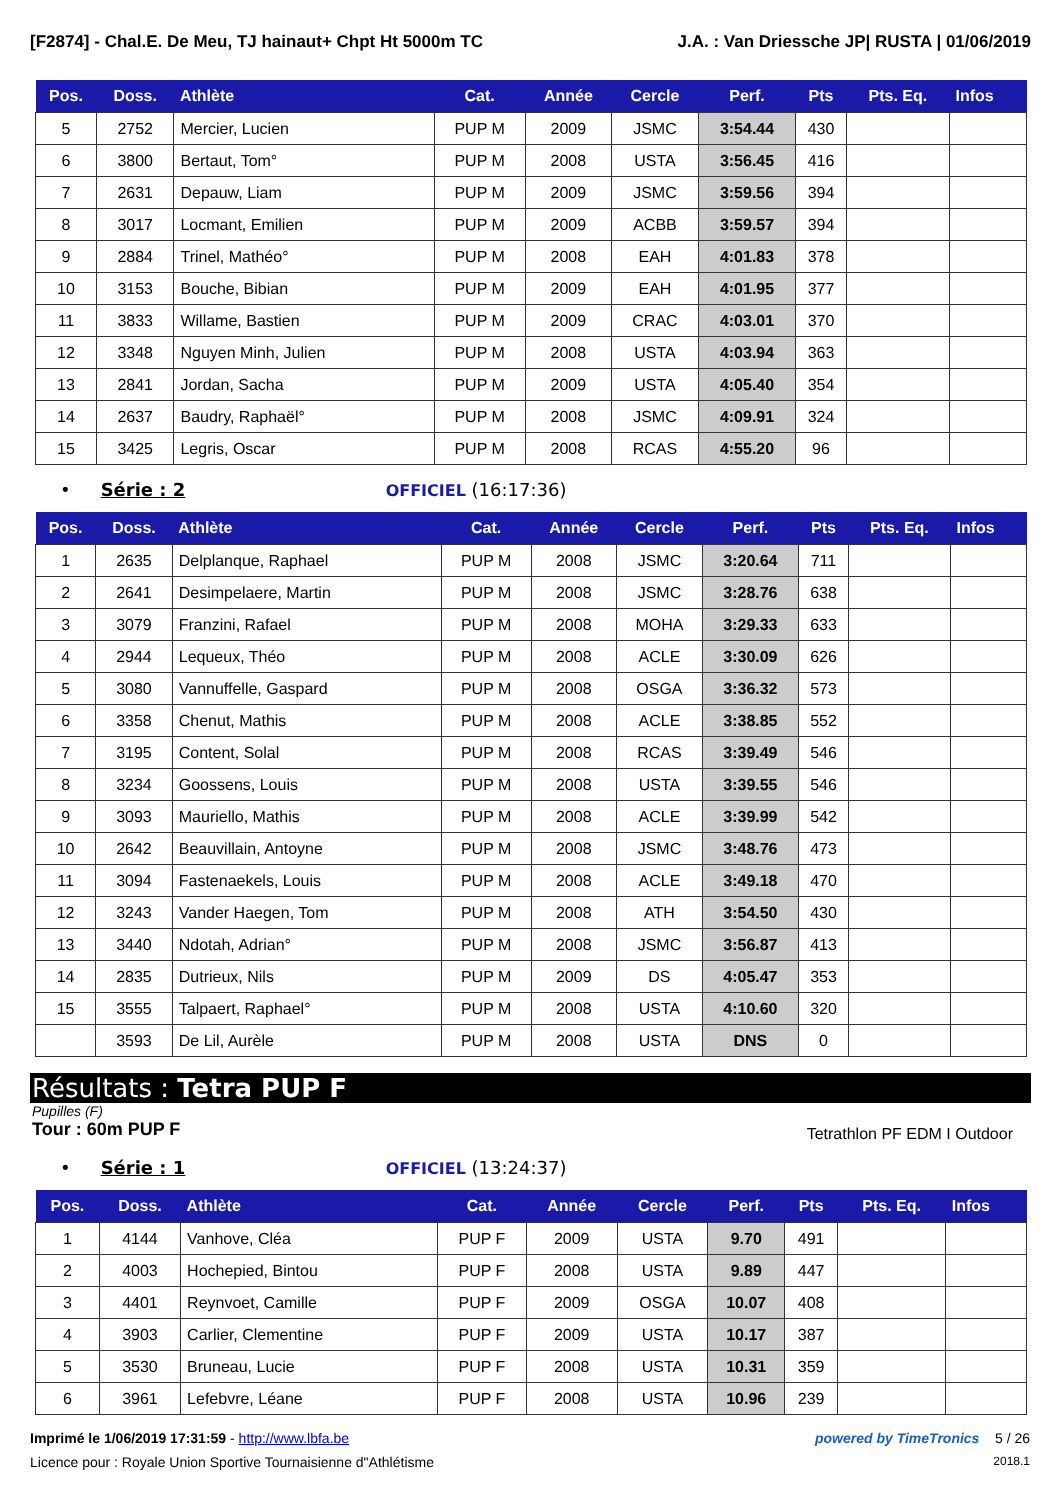[F2874] - Chal.E. De Meu, TJ hainaut+ Chpt Ht 5000m TC J.A. : Van Driessche JP| RUSTA | 01/06/2019
| Pos. | Doss. | Athlète | Cat. | Année | Cercle | Perf. | Pts | Pts. Eq. | Infos |
| --- | --- | --- | --- | --- | --- | --- | --- | --- | --- |
| 5 | 2752 | Mercier, Lucien | PUP M | 2009 | JSMC | 3:54.44 | 430 | | |
| 6 | 3800 | Bertaut, Tom° | PUP M | 2008 | USTA | 3:56.45 | 416 | | |
| 7 | 2631 | Depauw, Liam | PUP M | 2009 | JSMC | 3:59.56 | 394 | | |
| 8 | 3017 | Locmant, Emilien | PUP M | 2009 | ACBB | 3:59.57 | 394 | | |
| 9 | 2884 | Trinel, Mathéo° | PUP M | 2008 | EAH | 4:01.83 | 378 | | |
| 10 | 3153 | Bouche, Bibian | PUP M | 2009 | EAH | 4:01.95 | 377 | | |
| 11 | 3833 | Willame, Bastien | PUP M | 2009 | CRAC | 4:03.01 | 370 | | |
| 12 | 3348 | Nguyen Minh, Julien | PUP M | 2008 | USTA | 4:03.94 | 363 | | |
| 13 | 2841 | Jordan, Sacha | PUP M | 2009 | USTA | 4:05.40 | 354 | | |
| 14 | 2637 | Baudry, Raphaël° | PUP M | 2008 | JSMC | 4:09.91 | 324 | | |
| 15 | 3425 | Legris, Oscar | PUP M | 2008 | RCAS | 4:55.20 | 96 | | |
• Série : 2 OFFICIEL (16:17:36)
| Pos. | Doss. | Athlète | Cat. | Année | Cercle | Perf. | Pts | Pts. Eq. | Infos |
| --- | --- | --- | --- | --- | --- | --- | --- | --- | --- |
| 1 | 2635 | Delplanque, Raphael | PUP M | 2008 | JSMC | 3:20.64 | 711 | | |
| 2 | 2641 | Desimpelaere, Martin | PUP M | 2008 | JSMC | 3:28.76 | 638 | | |
| 3 | 3079 | Franzini, Rafael | PUP M | 2008 | MOHA | 3:29.33 | 633 | | |
| 4 | 2944 | Lequeux, Théo | PUP M | 2008 | ACLE | 3:30.09 | 626 | | |
| 5 | 3080 | Vannuffelle, Gaspard | PUP M | 2008 | OSGA | 3:36.32 | 573 | | |
| 6 | 3358 | Chenut, Mathis | PUP M | 2008 | ACLE | 3:38.85 | 552 | | |
| 7 | 3195 | Content, Solal | PUP M | 2008 | RCAS | 3:39.49 | 546 | | |
| 8 | 3234 | Goossens, Louis | PUP M | 2008 | USTA | 3:39.55 | 546 | | |
| 9 | 3093 | Mauriello, Mathis | PUP M | 2008 | ACLE | 3:39.99 | 542 | | |
| 10 | 2642 | Beauvillain, Antoyne | PUP M | 2008 | JSMC | 3:48.76 | 473 | | |
| 11 | 3094 | Fastenaekels, Louis | PUP M | 2008 | ACLE | 3:49.18 | 470 | | |
| 12 | 3243 | Vander Haegen, Tom | PUP M | 2008 | ATH | 3:54.50 | 430 | | |
| 13 | 3440 | Ndotah, Adrian° | PUP M | 2008 | JSMC | 3:56.87 | 413 | | |
| 14 | 2835 | Dutrieux, Nils | PUP M | 2009 | DS | 4:05.47 | 353 | | |
| 15 | 3555 | Talpaert, Raphael° | PUP M | 2008 | USTA | 4:10.60 | 320 | | |
| | 3593 | De Lil, Aurèle | PUP M | 2008 | USTA | DNS | 0 | | |
Résultats : Tetra PUP F
Pupilles (F)
Tour : 60m PUP F Tetrathlon PF EDM I Outdoor
• Série : 1 OFFICIEL (13:24:37)
| Pos. | Doss. | Athlète | Cat. | Année | Cercle | Perf. | Pts | Pts. Eq. | Infos |
| --- | --- | --- | --- | --- | --- | --- | --- | --- | --- |
| 1 | 4144 | Vanhove, Cléa | PUP F | 2009 | USTA | 9.70 | 491 | | |
| 2 | 4003 | Hochepied, Bintou | PUP F | 2008 | USTA | 9.89 | 447 | | |
| 3 | 4401 | Reynvoet, Camille | PUP F | 2009 | OSGA | 10.07 | 408 | | |
| 4 | 3903 | Carlier, Clementine | PUP F | 2009 | USTA | 10.17 | 387 | | |
| 5 | 3530 | Bruneau, Lucie | PUP F | 2008 | USTA | 10.31 | 359 | | |
| 6 | 3961 | Lefebvre, Léane | PUP F | 2008 | USTA | 10.96 | 239 | | |
Imprimé le 1/06/2019 17:31:59 - http://www.lbfa.be powered by TimeTronics 5 / 26
Licence pour : Royale Union Sportive Tournaisienne d"Athlétisme 2018.1